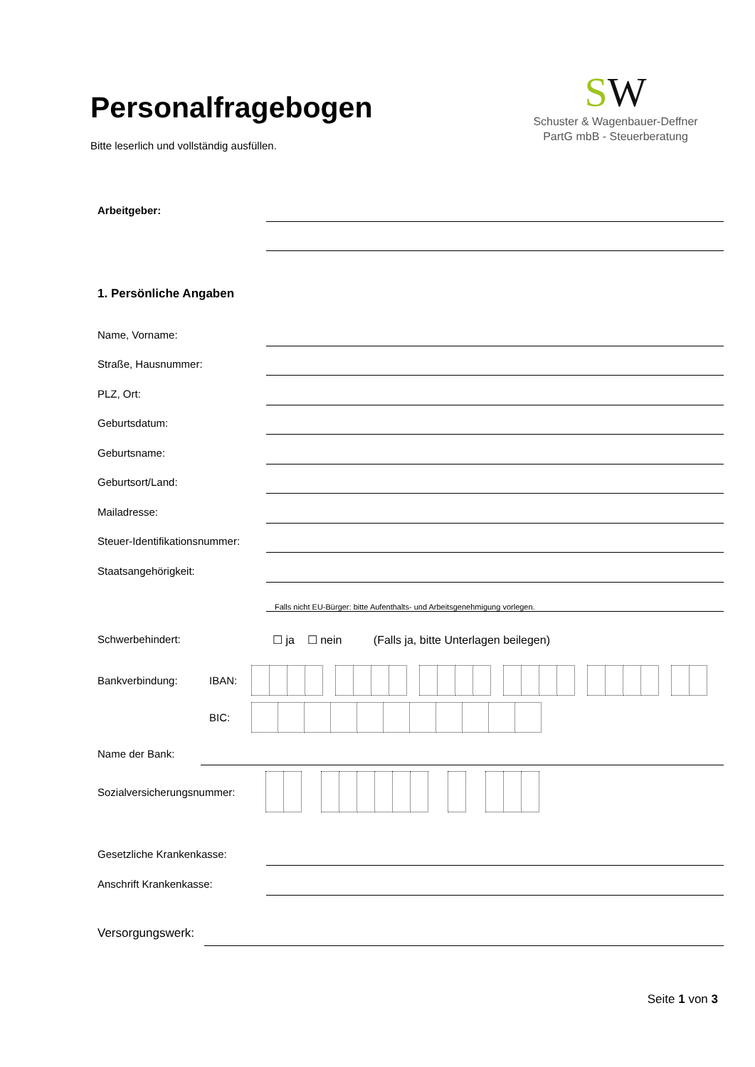Personalfragebogen
Bitte leserlich und vollständig ausfüllen.
SW
Schuster & Wagenbauer-Deffner
PartG mbB - Steuerberatung
Arbeitgeber:
1. Persönliche Angaben
Name, Vorname:
Straße, Hausnummer:
PLZ, Ort:
Geburtsdatum:
Geburtsname:
Geburtsort/Land:
Mailadresse:
Steuer-Identifikationsnummer:
Staatsangehörigkeit:
Falls nicht EU-Bürger: bitte Aufenthalts- und Arbeitsgenehmigung vorlegen.
Schwerbehindert: ☐ ja ☐ nein (Falls ja, bitte Unterlagen beilegen)
Bankverbindung: IBAN:
BIC:
Name der Bank:
Sozialversicherungsnummer:
Gesetzliche Krankenkasse:
Anschrift Krankenkasse:
Versorgungswerk:
Seite 1 von 3